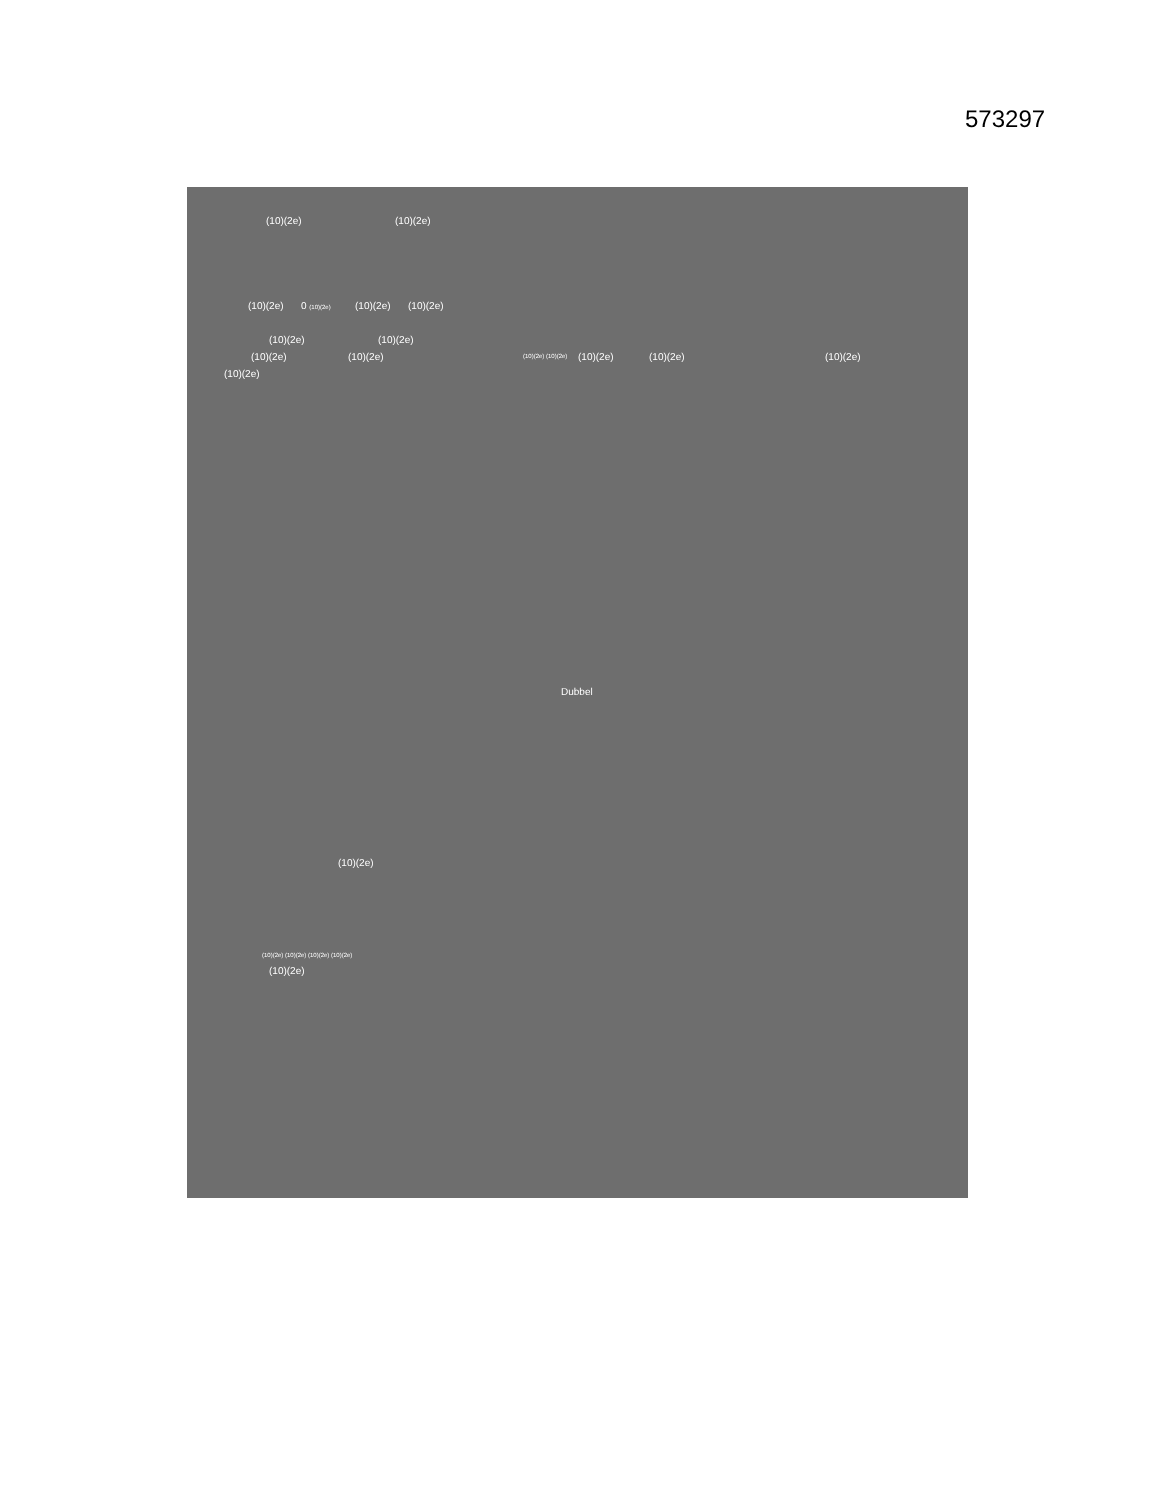573297
(10)(2e) (10)(2e)
(10)(2e) 0 (10)(2e) (10)(2e) (10)(2e)
(10)(2e) (10)(2e)
(10)(2e) (10)(2e) (10)(2e) (10)(2e) (10)(2e) (10)(2e) (10)(2e)
(10)(2e)
Dubbel
(10)(2e)
(10)(2e) (10)(2e) (10)(2e) (10)(2e)
(10)(2e)